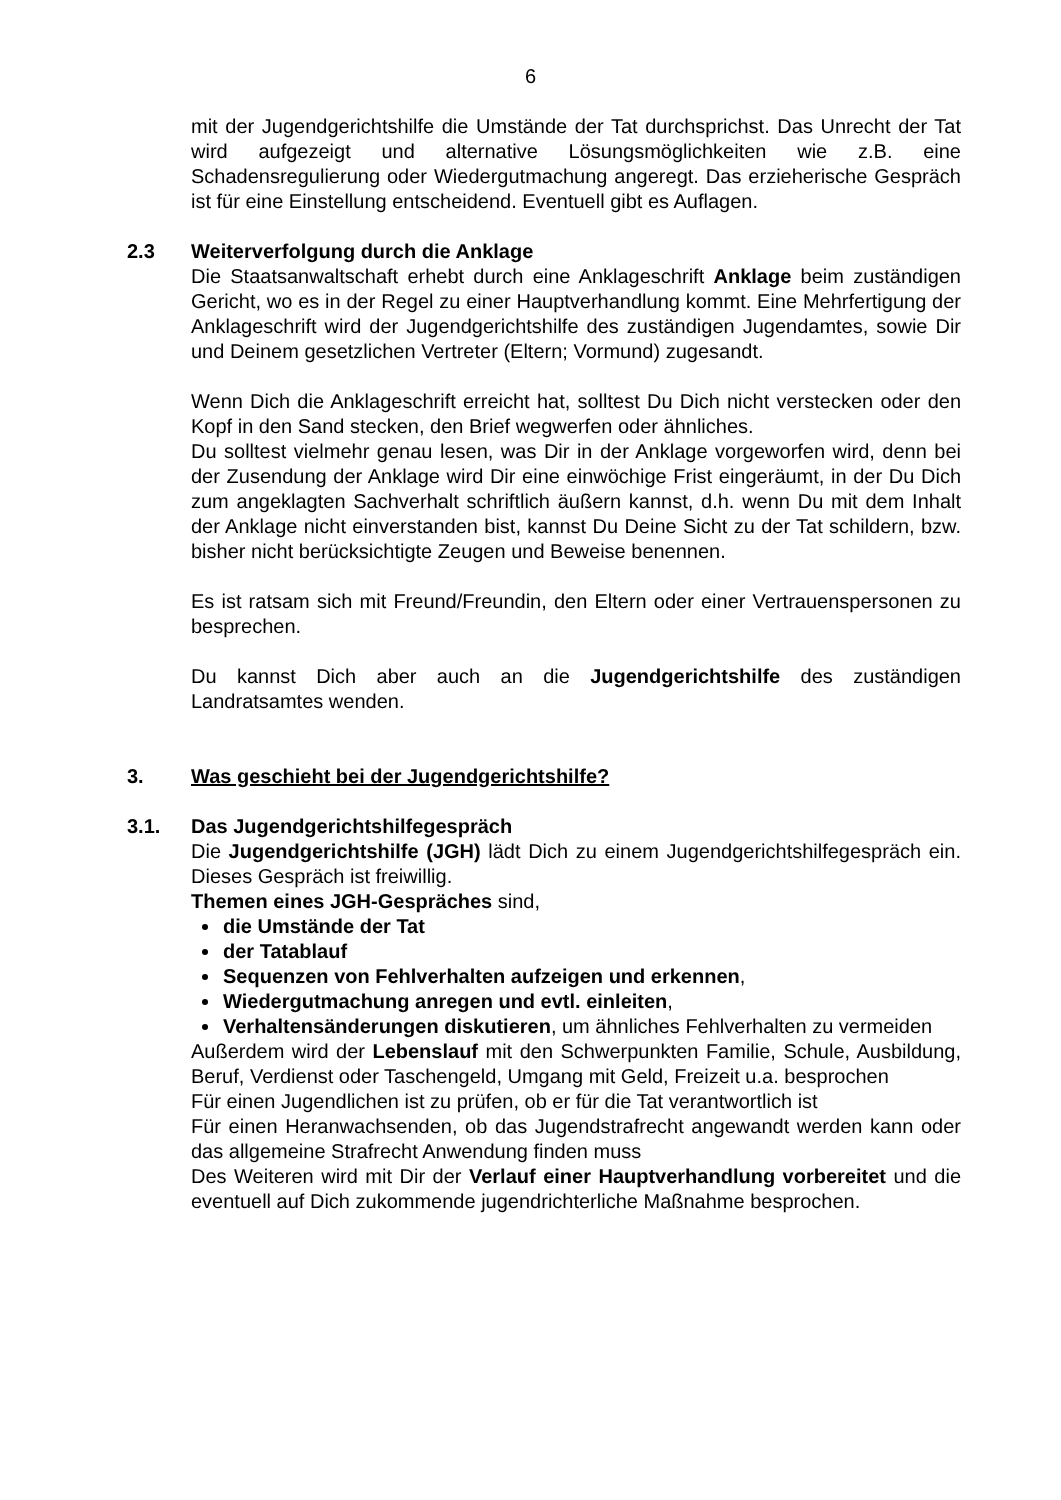6
mit der Jugendgerichtshilfe die Umstände der Tat durchsprichst. Das Unrecht der Tat wird aufgezeigt und alternative Lösungsmöglichkeiten wie z.B. eine Schadensregulierung oder Wiedergutmachung angeregt. Das erzieherische Gespräch ist für eine Einstellung entscheidend. Eventuell gibt es Auflagen.
2.3 Weiterverfolgung durch die Anklage
Die Staatsanwaltschaft erhebt durch eine Anklageschrift Anklage beim zuständigen Gericht, wo es in der Regel zu einer Hauptverhandlung kommt. Eine Mehrfertigung der Anklageschrift wird der Jugendgerichtshilfe des zuständigen Jugendamtes, sowie Dir und Deinem gesetzlichen Vertreter (Eltern; Vormund) zugesandt.
Wenn Dich die Anklageschrift erreicht hat, solltest Du Dich nicht verstecken oder den Kopf in den Sand stecken, den Brief wegwerfen oder ähnliches.
Du solltest vielmehr genau lesen, was Dir in der Anklage vorgeworfen wird, denn bei der Zusendung der Anklage wird Dir eine einwöchige Frist eingeräumt, in der Du Dich zum angeklagten Sachverhalt schriftlich äußern kannst, d.h. wenn Du mit dem Inhalt der Anklage nicht einverstanden bist, kannst Du Deine Sicht zu der Tat schildern, bzw. bisher nicht berücksichtigte Zeugen und Beweise benennen.
Es ist ratsam sich mit Freund/Freundin, den Eltern oder einer Vertrauenspersonen zu besprechen.
Du kannst Dich aber auch an die Jugendgerichtshilfe des zuständigen Landratsamtes wenden.
3. Was geschieht bei der Jugendgerichtshilfe?
3.1. Das Jugendgerichtshilfegespräch
Die Jugendgerichtshilfe (JGH) lädt Dich zu einem Jugendgerichtshilfegespräch ein. Dieses Gespräch ist freiwillig.
Themen eines JGH-Gespräches sind,
die Umstände der Tat
der Tatablauf
Sequenzen von Fehlverhalten aufzeigen und erkennen,
Wiedergutmachung anregen und evtl. einleiten,
Verhaltensänderungen diskutieren, um ähnliches Fehlverhalten zu vermeiden
Außerdem wird der Lebenslauf mit den Schwerpunkten Familie, Schule, Ausbildung, Beruf, Verdienst oder Taschengeld, Umgang mit Geld, Freizeit u.a. besprochen
Für einen Jugendlichen ist zu prüfen, ob er für die Tat verantwortlich ist
Für einen Heranwachsenden, ob das Jugendstrafrecht angewandt werden kann oder das allgemeine Strafrecht Anwendung finden muss
Des Weiteren wird mit Dir der Verlauf einer Hauptverhandlung vorbereitet und die eventuell auf Dich zukommende jugendrichterliche Maßnahme besprochen.